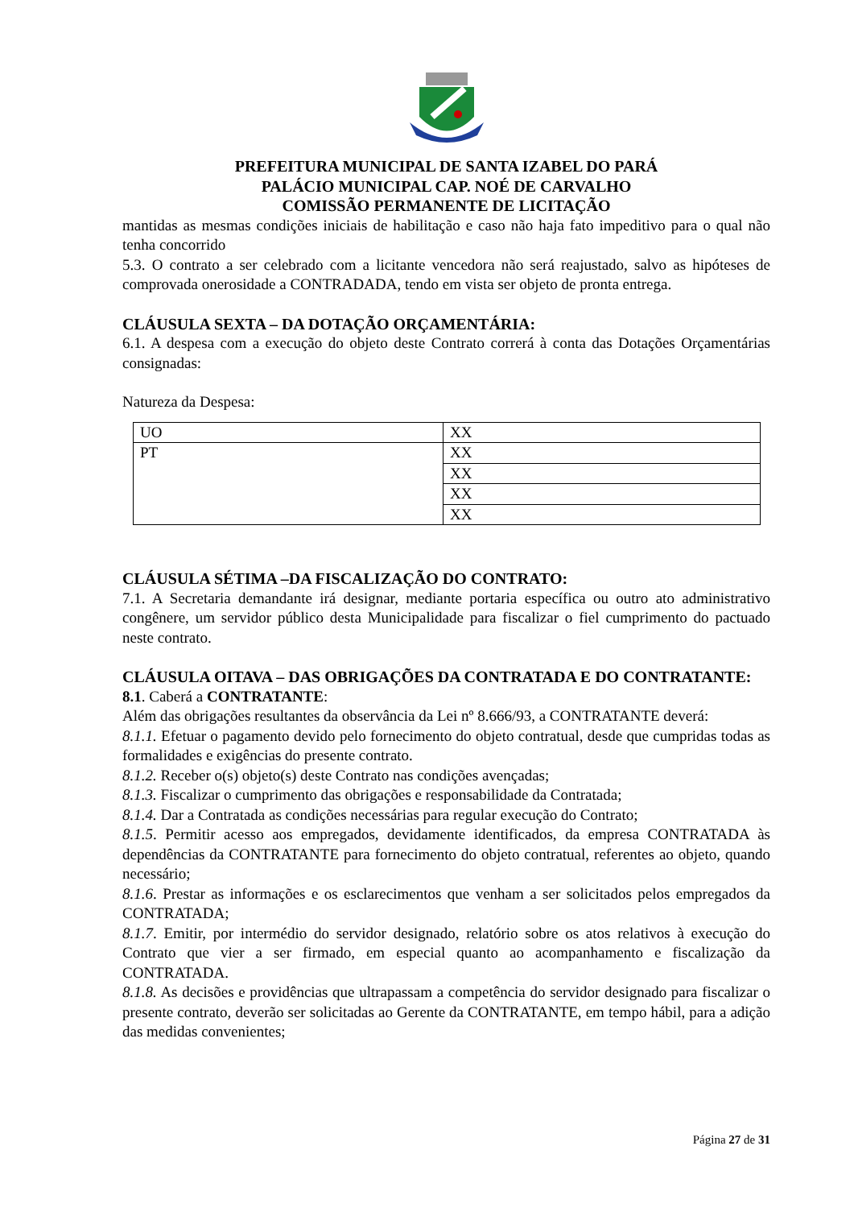PREFEITURA MUNICIPAL DE SANTA IZABEL DO PARÁ
PALÁCIO MUNICIPAL CAP. NOÉ DE CARVALHO
COMISSÃO PERMANENTE DE LICITAÇÃO
mantidas as mesmas condições iniciais de habilitação e caso não haja fato impeditivo para o qual não tenha concorrido
5.3. O contrato a ser celebrado com a licitante vencedora não será reajustado, salvo as hipóteses de comprovada onerosidade a CONTRADADA, tendo em vista ser objeto de pronta entrega.
CLÁUSULA SEXTA – DA DOTAÇÃO ORÇAMENTÁRIA:
6.1. A despesa com a execução do objeto deste Contrato correrá à conta das Dotações Orçamentárias consignadas:
Natureza da Despesa:
| UO | XX |
| PT | XX |
| | XX |
| | XX |
| | XX |
CLÁUSULA SÉTIMA –DA FISCALIZAÇÃO DO CONTRATO:
7.1. A Secretaria demandante irá designar, mediante portaria específica ou outro ato administrativo congênere, um servidor público desta Municipalidade para fiscalizar o fiel cumprimento do pactuado neste contrato.
CLÁUSULA OITAVA – DAS OBRIGAÇÕES DA CONTRATADA E DO CONTRATANTE:
8.1. Caberá a CONTRATANTE:
Além das obrigações resultantes da observância da Lei nº 8.666/93, a CONTRATANTE deverá:
8.1.1. Efetuar o pagamento devido pelo fornecimento do objeto contratual, desde que cumpridas todas as formalidades e exigências do presente contrato.
8.1.2. Receber o(s) objeto(s) deste Contrato nas condições avençadas;
8.1.3. Fiscalizar o cumprimento das obrigações e responsabilidade da Contratada;
8.1.4. Dar a Contratada as condições necessárias para regular execução do Contrato;
8.1.5. Permitir acesso aos empregados, devidamente identificados, da empresa CONTRATADA às dependências da CONTRATANTE para fornecimento do objeto contratual, referentes ao objeto, quando necessário;
8.1.6. Prestar as informações e os esclarecimentos que venham a ser solicitados pelos empregados da CONTRATADA;
8.1.7. Emitir, por intermédio do servidor designado, relatório sobre os atos relativos à execução do Contrato que vier a ser firmado, em especial quanto ao acompanhamento e fiscalização da CONTRATADA.
8.1.8. As decisões e providências que ultrapassam a competência do servidor designado para fiscalizar o presente contrato, deverão ser solicitadas ao Gerente da CONTRATANTE, em tempo hábil, para a adição das medidas convenientes;
Página 27 de 31